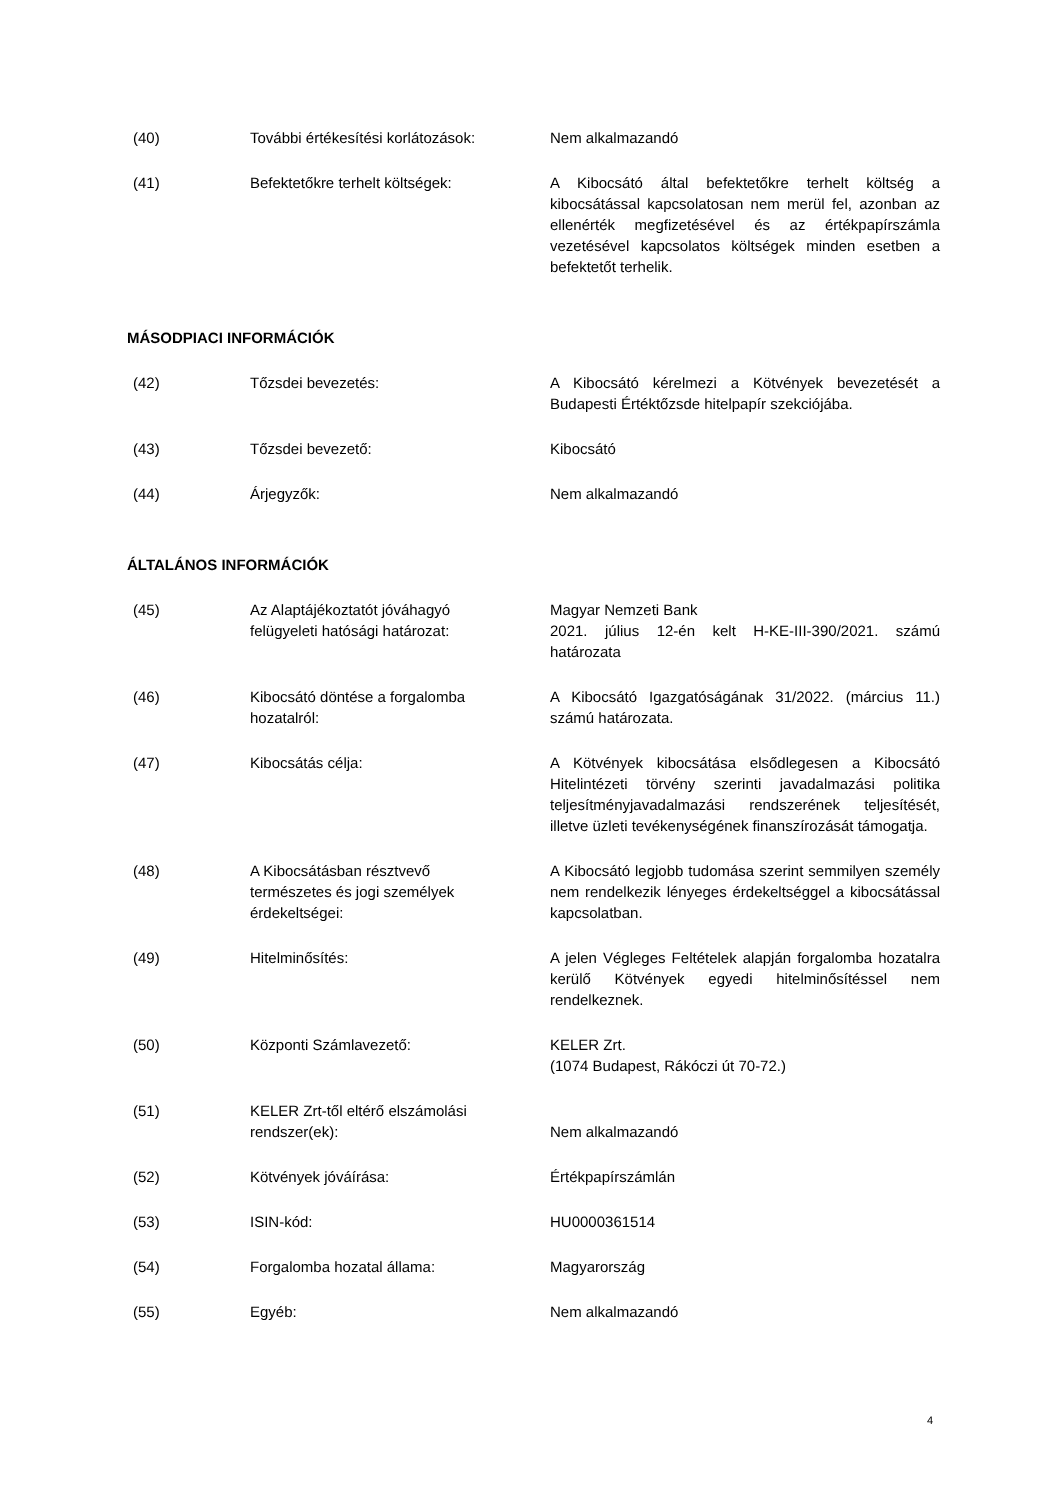(40) További értékesítési korlátozások:
Nem alkalmazandó
(41) Befektetőkre terhelt költségek: A Kibocsátó által befektetőkre terhelt költség a kibocsátással kapcsolatosan nem merül fel, azonban az ellenérték megfizetésével és az értékpapírszámla vezetésével kapcsolatos költségek minden esetben a befektetőt terhelik.
MÁSODPIACI INFORMÁCIÓK
(42) Tőzsdei bevezetés: A Kibocsátó kérelmezi a Kötvények bevezetését a Budapesti Értéktőzsde hitelpapír szekciójába.
(43) Tőzsdei bevezető: Kibocsátó
(44) Árjegyzők: Nem alkalmazandó
ÁLTALÁNOS INFORMÁCIÓK
(45) Az Alaptájékoztatót jóváhagyó
felügyeleti hatósági határozat:
Magyar Nemzeti Bank
2021. július 12-én kelt H-KE-III-390/2021. számú határozata
(46) Kibocsátó döntése a forgalomba
hozatalról:
A Kibocsátó Igazgatóságának 31/2022. (március 11.) számú határozata.
(47) Kibocsátás célja: A Kötvények kibocsátása elsődlegesen a Kibocsátó Hitelintézeti törvény szerinti javadalmazási politika teljesítményjavadalmazási rendszerének teljesítését, illetve üzleti tevékenységének finanszírozását támogatja.
(48) A Kibocsátásban résztvevő
természetes és jogi személyek
érdekeltségei:
A Kibocsátó legjobb tudomása szerint semmilyen személy nem rendelkezik lényeges érdekeltséggel a kibocsátással kapcsolatban.
(49) Hitelminősítés: A jelen Végleges Feltételek alapján forgalomba hozatalra kerülő Kötvények egyedi hitelminősítéssel nem rendelkeznek.
(50) Központi Számlavezető: KELER Zrt.
(1074 Budapest, Rákóczi út 70-72.)
(51) KELER Zrt-től eltérő elszámolási
rendszer(ek):
Nem alkalmazandó
(52) Kötvények jóváírása: Értékpapírszámlán
(53) ISIN-kód: HU0000361514
(54) Forgalomba hozatal állama: Magyarország
(55) Egyéb: Nem alkalmazandó
4